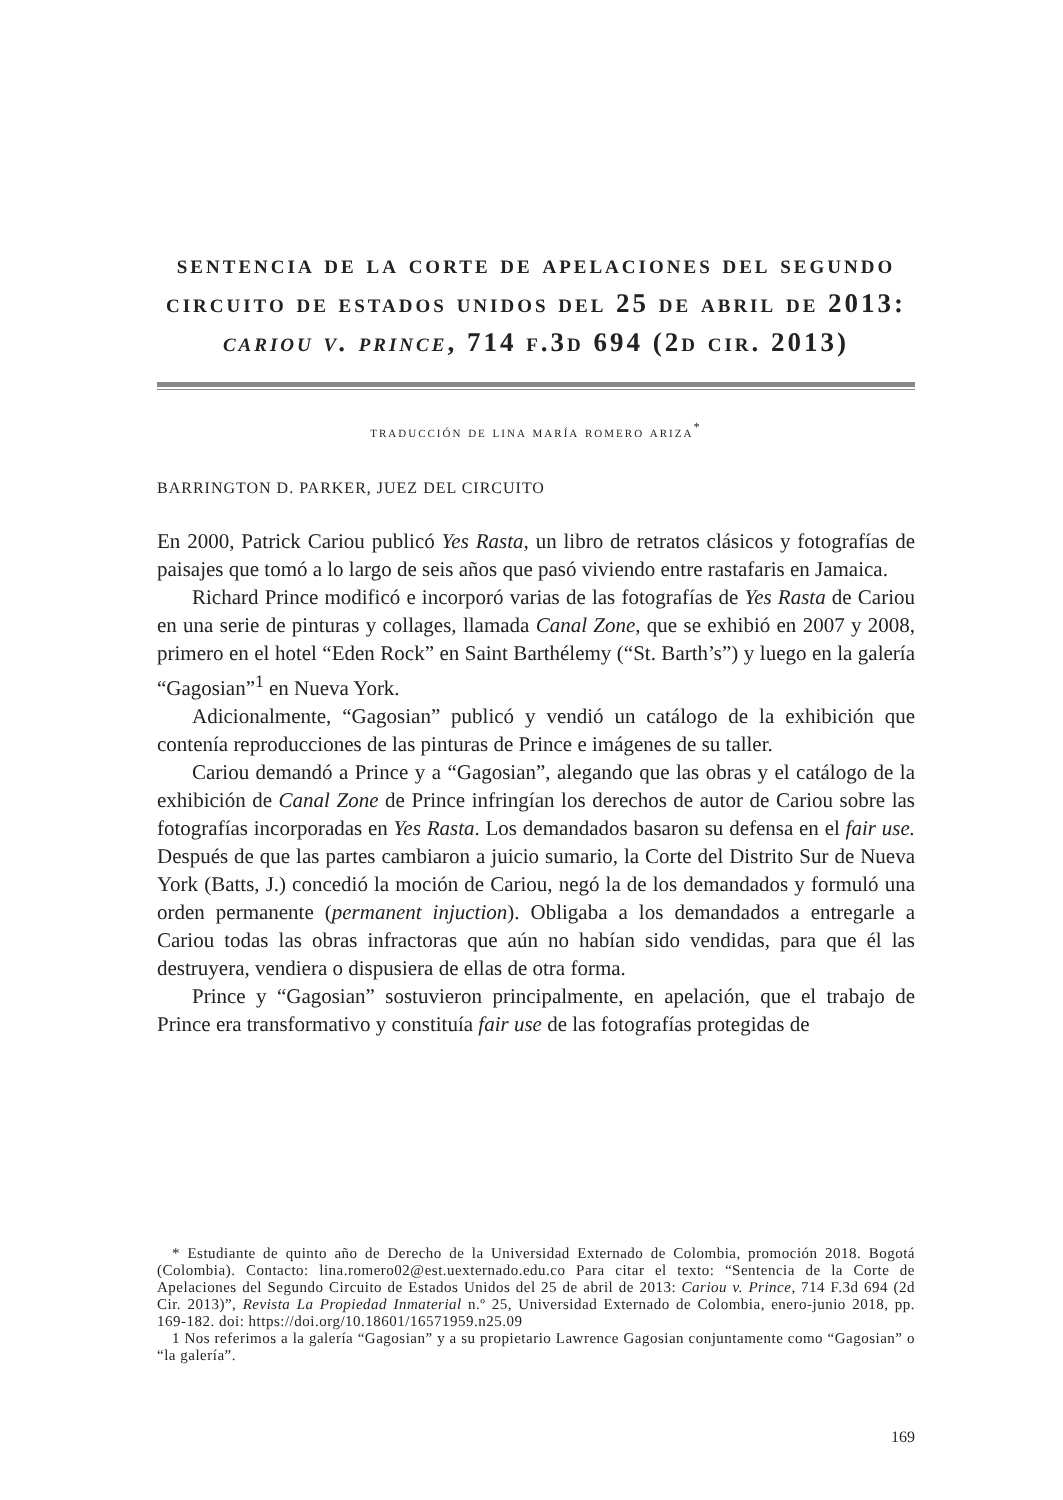sentencia de la corte de apelaciones del segundo circuito de estados unidos del 25 de abril de 2013: cariou v. prince, 714 f.3d 694 (2d cir. 2013)
traducción de lina maría romero ariza<sup>*</sup>
BARRINGTON D. PARKER, JUEZ DEL CIRCUITO
En 2000, Patrick Cariou publicó Yes Rasta, un libro de retratos clásicos y fotografías de paisajes que tomó a lo largo de seis años que pasó viviendo entre rastafaris en Jamaica.
Richard Prince modificó e incorporó varias de las fotografías de Yes Rasta de Cariou en una serie de pinturas y collages, llamada Canal Zone, que se exhibió en 2007 y 2008, primero en el hotel “Eden Rock” en Saint Barthélemy (“St. Barth’s”) y luego en la galería “Gagosian”<sup>1</sup> en Nueva York.
Adicionalmente, “Gagosian” publicó y vendió un catálogo de la exhibición que contenía reproducciones de las pinturas de Prince e imágenes de su taller.
Cariou demandó a Prince y a “Gagosian”, alegando que las obras y el catálogo de la exhibición de Canal Zone de Prince infringían los derechos de autor de Cariou sobre las fotografías incorporadas en Yes Rasta. Los demandados basaron su defensa en el fair use. Después de que las partes cambiaron a juicio sumario, la Corte del Distrito Sur de Nueva York (Batts, J.) concedió la moción de Cariou, negó la de los demandados y formuló una orden permanente (permanent injuction). Obligaba a los demandados a entregarle a Cariou todas las obras infractoras que aún no habían sido vendidas, para que él las destruyera, vendiera o dispusiera de ellas de otra forma.
Prince y “Gagosian” sostuvieron principalmente, en apelación, que el trabajo de Prince era transformativo y constituía fair use de las fotografías protegidas de
* Estudiante de quinto año de Derecho de la Universidad Externado de Colombia, promoción 2018. Bogotá (Colombia). Contacto: lina.romero02@est.uexternado.edu.co Para citar el texto: “Sentencia de la Corte de Apelaciones del Segundo Circuito de Estados Unidos del 25 de abril de 2013: Cariou v. Prince, 714 F.3d 694 (2d Cir. 2013)”, Revista La Propiedad Inmaterial n.º 25, Universidad Externado de Colombia, enero-junio 2018, pp. 169-182. doi: https://doi.org/10.18601/16571959.n25.09
1 Nos referimos a la galería “Gagosian” y a su propietario Lawrence Gagosian conjuntamente como “Gagosian” o “la galería”.
169